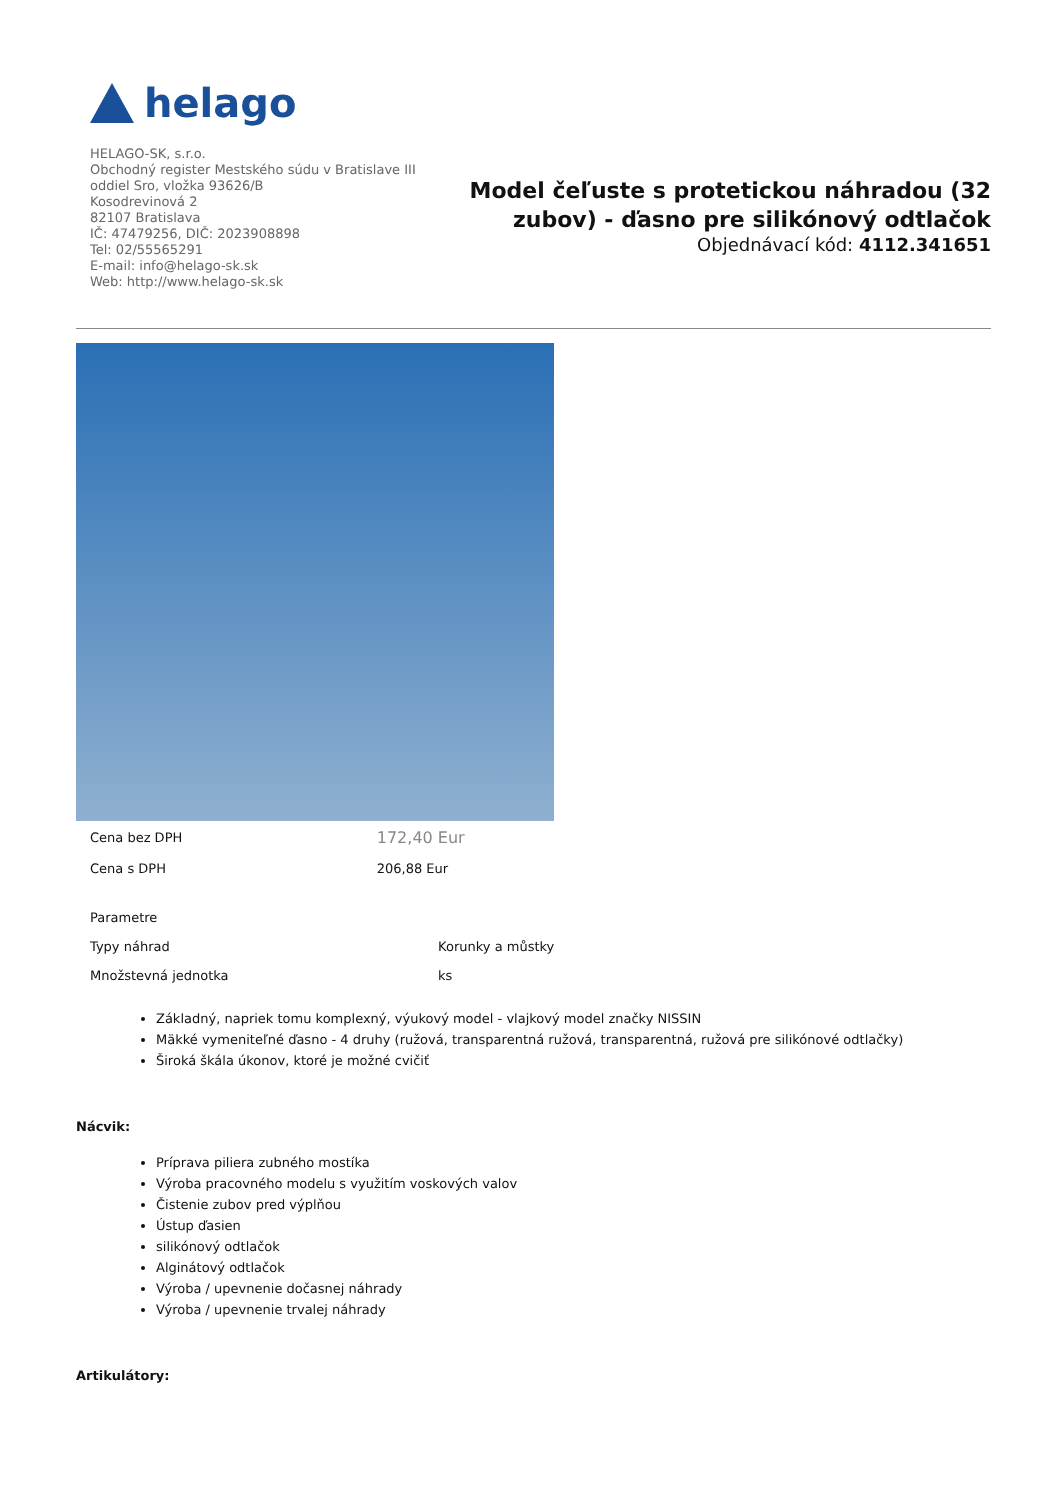helago
HELAGO-SK, s.r.o.
Obchodný register Mestského súdu v Bratislave III
oddiel Sro, vložka 93626/B
Kosodrevinová 2
82107 Bratislava
IČ: 47479256, DIČ: 2023908898
Tel: 02/55565291
E-mail: info@helago-sk.sk
Web: http://www.helago-sk.sk
Model čeľuste s protetickou náhradou (32
zubov) - ďasno pre silikónový odtlačok
Objednávací kód: 4112.341651
| Cena bez DPH | 172,40 Eur |
| Cena s DPH | 206,88 Eur |
| Parametre | |
| Typy náhrad | Korunky a můstky |
| Množstevná jednotka | ks |
Základný, napriek tomu komplexný, výukový model - vlajkový model značky NISSIN
Mäkké vymeniteľné ďasno - 4 druhy (ružová, transparentná ružová, transparentná, ružová pre silikónové odtlačky)
Široká škála úkonov, ktoré je možné cvičiť
Nácvik:
Príprava piliera zubného mostíka
Výroba pracovného modelu s využitím voskových valov
Čistenie zubov pred výplňou
Ústup ďasien
silikónový odtlačok
Alginátový odtlačok
Výroba / upevnenie dočasnej náhrady
Výroba / upevnenie trvalej náhrady
Artikulátory: